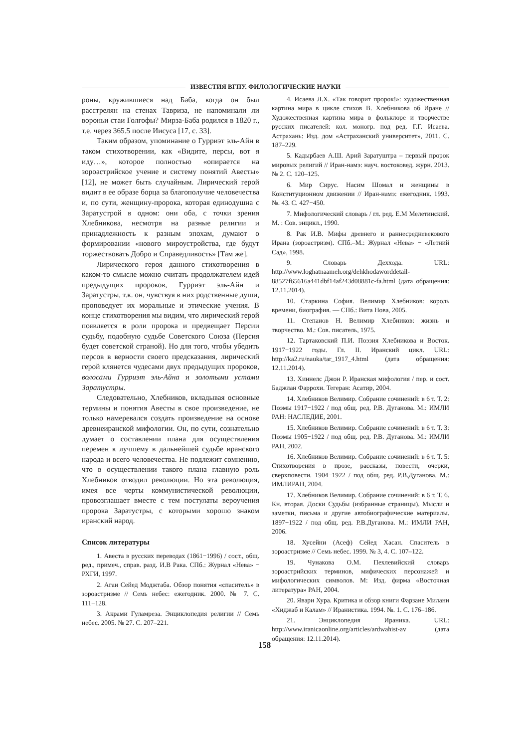ИЗВЕСТИЯ ВГПУ. ФИЛОЛОГИЧЕСКИЕ НАУКИ
роны, кружившиеся над Баба, когда он был расстрелян на стенах Тавриза, не напоминали ли вороньи стаи Голгофы? Мирза-Баба родился в 1820 г., т.е. через 365.5 после Иисуса [17, с. 33].
Таким образом, упоминание о Гурриэт эль-Айн в таком стихотворении, как «Видите, персы, вот я иду…», которое полностью «опирается на зороастрийское учение и систему понятий Авесты» [12], не может быть случайным. Лирический герой видит в ее образе борца за благополучие человечества и, по сути, женщину-пророка, которая единодушна с Заратустрой в одном: они оба, с точки зрения Хлебникова, несмотря на разные религии и принадлежность к разным эпохам, думают о формировании «нового мироустройства, где будут торжествовать Добро и Справедливость» [Там же].
Лирического героя данного стихотворения в каком-то смысле можно считать продолжателем идей предыдущих пророков, Гурриэт эль-Айн и Заратустры, т.к. он, чувствуя в них родственные души, проповедует их моральные и этические учения. В конце стихотворения мы видим, что лирический герой появляется в роли пророка и предвещает Персии судьбу, подобную судьбе Советского Союза (Персия будет советской страной). Но для того, чтобы убедить персов в верности своего предсказания, лирический герой клянется чудесами двух предыдущих пророков, волосами Гурриэт эль-Айна и золотыми устами Заратустры.
Следовательно, Хлебников, вкладывая основные термины и понятия Авесты в свое произведение, не только намеревался создать произведение на основе древнеиранской мифологии. Он, по сути, сознательно думает о составлении плана для осуществления перемен к лучшему в дальнейшей судьбе иранского народа и всего человечества. Не подлежит сомнению, что в осуществлении такого плана главную роль Хлебников отводил революции. Но эта революция, имея все черты коммунистической революции, провозглашает вместе с тем постулаты вероучения пророка Заратустры, с которыми хорошо знаком иранский народ.
Список литературы
1. Авеста в русских переводах (1861−1996) / сост., общ. ред., примеч., справ. разд. И.В Рака. СПб.: Журнал «Нева» − РХГИ, 1997.
2. Агаи Сейед Моджтаба. Обзор понятия «спаситель» в зороастризме // Семь небес: ежегодник. 2000. № 7. С. 111−128.
3. Акрами Гуламреза. Энциклопедия религии // Семь небес. 2005. № 27. С. 207–221.
4. Исаева Л.Х. «Так говорит пророк!»: художественная картина мира в цикле стихов В. Хлебникова об Иране // Художественная картина мира в фольклоре и творчестве русских писателей: кол. моногр. под ред. Г.Г. Исаева. Астрахань: Изд. дом «Астраханский университет», 2011. С. 187–229.
5. Кадырбаев А.Ш. Арий Заратуштра – первый пророк мировых религий // Иран-намэ: науч. востоковед. журн. 2013. № 2. С. 120–125.
6. Мир Сирус. Насим Шомал и женщины в Конституционном движении // Иран-намэ: ежегодник. 1993. №. 43. С. 427−450.
7. Мифологический словарь / гл. ред. Е.М Мелетинский. М. : Сов. энцикл., 1990.
8. Рак И.В. Мифы древнего и раннесредневекового Ирана (зороастризм). СПб.–М.: Журнал «Нева» − «Летний Сад», 1998.
9. Словарь Деххода. URL: http://www.loghatnaameh.org/dehkhodaworddetail-88527f65616a441dbf14af243d08881c-fa.html (дата обращения: 12.11.2014).
10. Старкина София. Велимир Хлебников: король времени, биография. — СПб.: Вита Нова, 2005.
11. Степанов Н. Велимир Хлебников: жизнь и творчество. М.: Сов. писатель, 1975.
12. Тартаковский П.И. Поэзия Хлебникова и Восток. 1917−1922 годы. Гл. II. Иранский цикл. URL: http://ka2.ru/nauka/tar_1917_4.html (дата обращения: 12.11.2014).
13. Хиннелс Джон Р. Иранская мифология / пер. и сост. Баджлан Фаррохи. Тегеран: Асатир, 2004.
14. Хлебников Велимир. Собрание сочинений: в 6 т. Т. 2: Поэмы 1917−1922 / под общ. ред. Р.В. Дуганова. М.: ИМЛИ РАН: НАСЛЕДИЕ, 2001.
15. Хлебников Велимир. Собрание сочинений: в 6 т. Т. 3: Поэмы 1905−1922 / под общ. ред. Р.В. Дуганова. М.: ИМЛИ РАН, 2002.
16. Хлебников Велимир. Собрание сочинений: в 6 т. Т. 5: Стихотворения в прозе, рассказы, повести, очерки, сверхповести. 1904−1922 / под общ. ред. Р.В.Дуганова. М.: ИМЛИРАН, 2004.
17. Хлебников Велимир. Собрание сочинений: в 6 т. Т. 6. Кн. вторая. Доски Судьбы (избранные страницы). Мысли и заметки, письма и другие автобиографические материалы. 1897−1922 / под общ. ред. Р.В.Дуганова. М.: ИМЛИ РАН, 2006.
18. Хусейни (Асеф) Сейед Хасан. Спаситель в зороастризме // Семь небес. 1999. № 3, 4. С. 107–122.
19. Чунакова О.М. Пехлевийский словарь зороастрийских терминов, мифических персонажей и мифологических символов. М: Изд. фирма «Восточная литература» РАН, 2004.
20. Явари Хура. Критика и обзор книги Фарзане Милани «Хиджаб и Калам» // Иранистика. 1994. №. 1. С. 176–186.
21. Энциклопедия Ираника. URL: http://www.iranicaonline.org/articles/ardwahist-av (дата обращения: 12.11.2014).
158